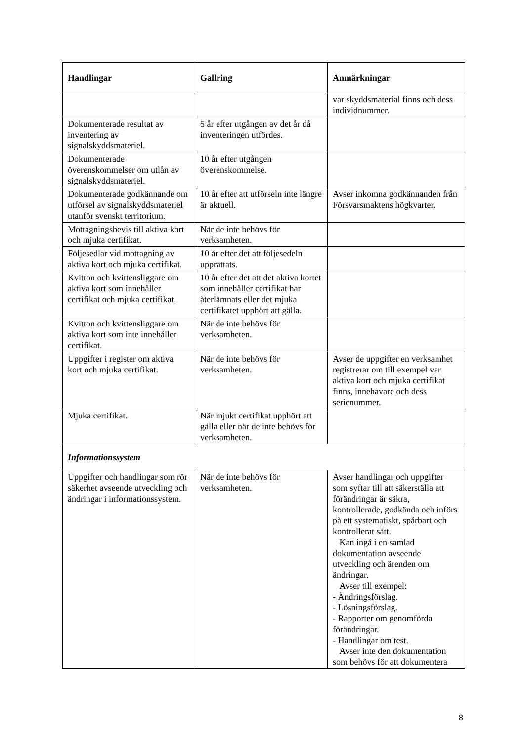| Handlingar | Gallring | Anmärkningar |
| --- | --- | --- |
| | | var skyddsmaterial finns och dess individnummer. |
| Dokumenterade resultat av inventering av signalskyddsmateriel. | 5 år efter utgången av det år då inventeringen utfördes. | |
| Dokumenterade överenskommelser om utlån av signalskyddsmateriel. | 10 år efter utgången överenskommelse. | |
| Dokumenterade godkännande om utförsel av signalskyddsmateriel utanför svenskt territorium. | 10 år efter att utförseln inte längre är aktuell. | Avser inkomna godkännanden från Försvarsmaktens högkvarter. |
| Mottagningsbevis till aktiva kort och mjuka certifikat. | När de inte behövs för verksamheten. | |
| Följesedlar vid mottagning av aktiva kort och mjuka certifikat. | 10 år efter det att följesedeln upprättats. | |
| Kvitton och kvittensliggare om aktiva kort som innehåller certifikat och mjuka certifikat. | 10 år efter det att det aktiva kortet som innehåller certifikat har återlämnats eller det mjuka certifikatet upphört att gälla. | |
| Kvitton och kvittensliggare om aktiva kort som inte innehåller certifikat. | När de inte behövs för verksamheten. | |
| Uppgifter i register om aktiva kort och mjuka certifikat. | När de inte behövs för verksamheten. | Avser de uppgifter en verksamhet registrerar om till exempel var aktiva kort och mjuka certifikat finns, innehavare och dess serienummer. |
| Mjuka certifikat. | När mjukt certifikat upphört att gälla eller när de inte behövs för verksamheten. | |
| Informationssystem | | |
| Uppgifter och handlingar som rör säkerhet avseende utveckling och ändringar i informationssystem. | När de inte behövs för verksamheten. | Avser handlingar och uppgifter som syftar till att säkerställa att förändringar är säkra, kontrollerade, godkända och införs på ett systematiskt, spårbart och kontrollerat sätt. Kan ingå i en samlad dokumentation avseende utveckling och ärenden om ändringar. Avser till exempel: - Ändringsförslag. - Lösningsförslag. - Rapporter om genomförda förändringar. - Handlingar om test. Avser inte den dokumentation som behövs för att dokumentera |
8